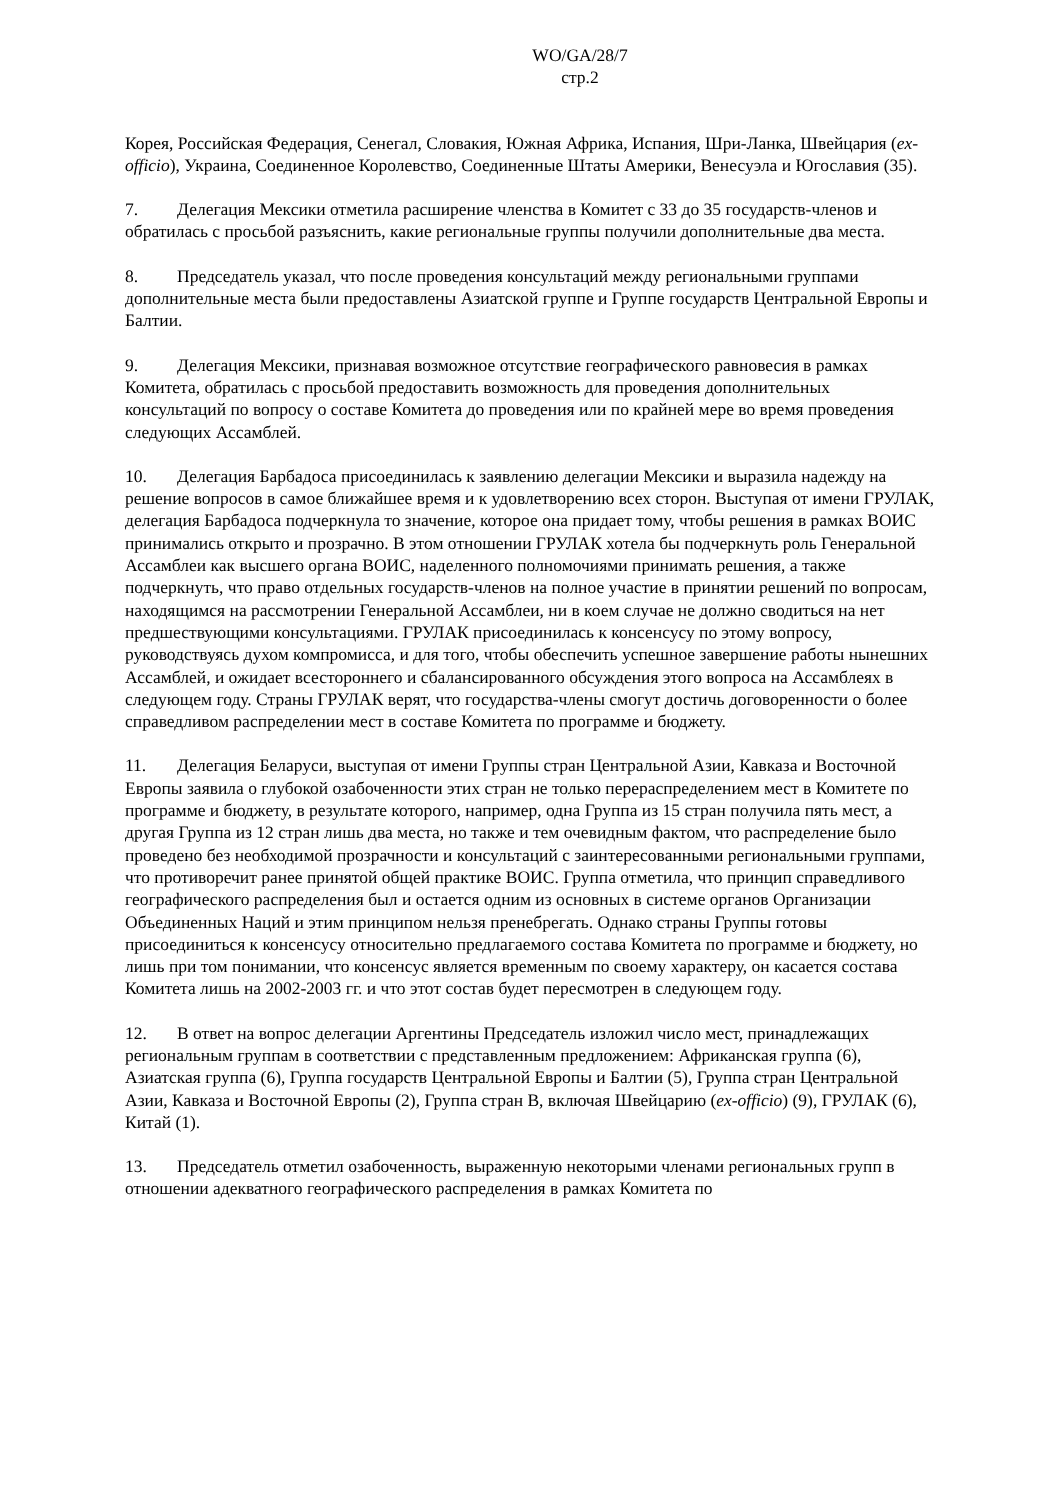WO/GA/28/7
стр.2
Корея, Российская Федерация, Сенегал, Словакия, Южная Африка, Испания, Шри-Ланка, Швейцария (ex-officio), Украина, Соединенное Королевство, Соединенные Штаты Америки, Венесуэла и Югославия (35).
7. Делегация Мексики отметила расширение членства в Комитет с 33 до 35 государств-членов и обратилась с просьбой разъяснить, какие региональные группы получили дополнительные два места.
8. Председатель указал, что после проведения консультаций между региональными группами дополнительные места были предоставлены Азиатской группе и Группе государств Центральной Европы и Балтии.
9. Делегация Мексики, признавая возможное отсутствие географического равновесия в рамках Комитета, обратилась с просьбой предоставить возможность для проведения дополнительных консультаций по вопросу о составе Комитета до проведения или по крайней мере во время проведения следующих Ассамблей.
10. Делегация Барбадоса присоединилась к заявлению делегации Мексики и выразила надежду на решение вопросов в самое ближайшее время и к удовлетворению всех сторон. Выступая от имени ГРУЛАК, делегация Барбадоса подчеркнула то значение, которое она придает тому, чтобы решения в рамках ВОИС принимались открыто и прозрачно. В этом отношении ГРУЛАК хотела бы подчеркнуть роль Генеральной Ассамблеи как высшего органа ВОИС, наделенного полномочиями принимать решения, а также подчеркнуть, что право отдельных государств-членов на полное участие в принятии решений по вопросам, находящимся на рассмотрении Генеральной Ассамблеи, ни в коем случае не должно сводиться на нет предшествующими консультациями. ГРУЛАК присоединилась к консенсусу по этому вопросу, руководствуясь духом компромисса, и для того, чтобы обеспечить успешное завершение работы нынешних Ассамблей, и ожидает всестороннего и сбалансированного обсуждения этого вопроса на Ассамблеях в следующем году. Страны ГРУЛАК верят, что государства-члены смогут достичь договоренности о более справедливом распределении мест в составе Комитета по программе и бюджету.
11. Делегация Беларуси, выступая от имени Группы стран Центральной Азии, Кавказа и Восточной Европы заявила о глубокой озабоченности этих стран не только перераспределением мест в Комитете по программе и бюджету, в результате которого, например, одна Группа из 15 стран получила пять мест, а другая Группа из 12 стран лишь два места, но также и тем очевидным фактом, что распределение было проведено без необходимой прозрачности и консультаций с заинтересованными региональными группами, что противоречит ранее принятой общей практике ВОИС. Группа отметила, что принцип справедливого географического распределения был и остается одним из основных в системе органов Организации Объединенных Наций и этим принципом нельзя пренебрегать. Однако страны Группы готовы присоединиться к консенсусу относительно предлагаемого состава Комитета по программе и бюджету, но лишь при том понимании, что консенсус является временным по своему характеру, он касается состава Комитета лишь на 2002-2003 гг. и что этот состав будет пересмотрен в следующем году.
12. В ответ на вопрос делегации Аргентины Председатель изложил число мест, принадлежащих региональным группам в соответствии с представленным предложением: Африканская группа (6), Азиатская группа (6), Группа государств Центральной Европы и Балтии (5), Группа стран Центральной Азии, Кавказа и Восточной Европы (2), Группа стран B, включая Швейцарию (ex-officio) (9), ГРУЛАК (6), Китай (1).
13. Председатель отметил озабоченность, выраженную некоторыми членами региональных групп в отношении адекватного географического распределения в рамках Комитета по